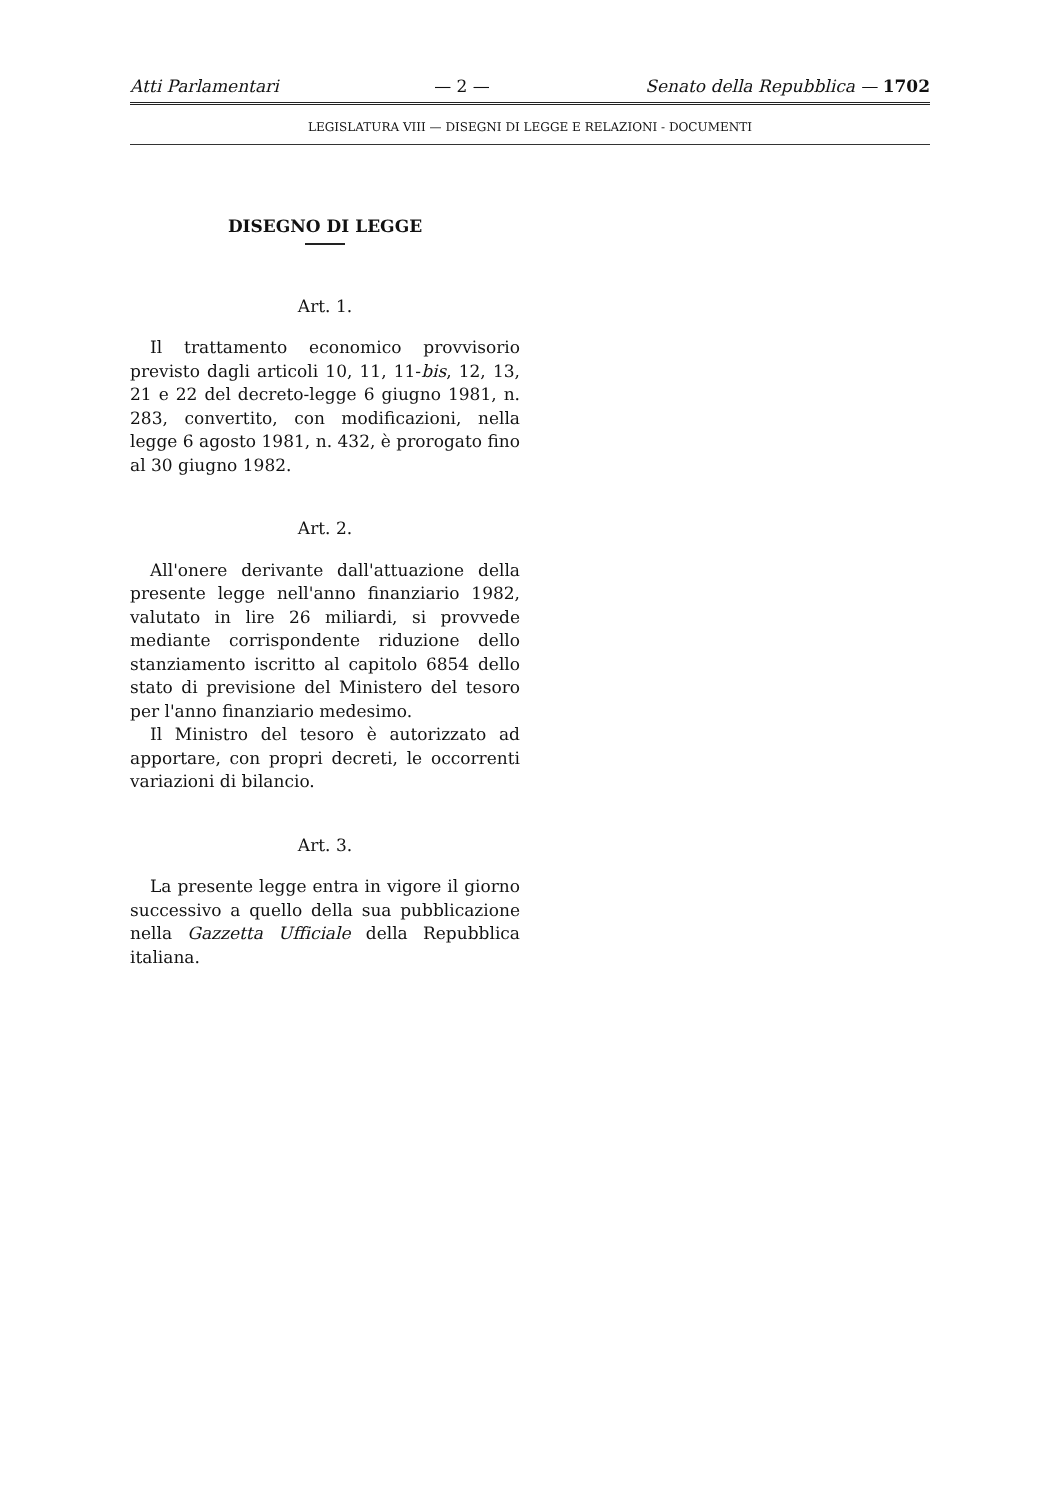Atti Parlamentari — 2 — Senato della Repubblica — 1702
LEGISLATURA VIII — DISEGNI DI LEGGE E RELAZIONI - DOCUMENTI
DISEGNO DI LEGGE
Art. 1.
Il trattamento economico provvisorio previsto dagli articoli 10, 11, 11-bis, 12, 13, 21 e 22 del decreto-legge 6 giugno 1981, n. 283, convertito, con modificazioni, nella legge 6 agosto 1981, n. 432, è prorogato fino al 30 giugno 1982.
Art. 2.
All'onere derivante dall'attuazione della presente legge nell'anno finanziario 1982, valutato in lire 26 miliardi, si provvede mediante corrispondente riduzione dello stanziamento iscritto al capitolo 6854 dello stato di previsione del Ministero del tesoro per l'anno finanziario medesimo.
Il Ministro del tesoro è autorizzato ad apportare, con propri decreti, le occorrenti variazioni di bilancio.
Art. 3.
La presente legge entra in vigore il giorno successivo a quello della sua pubblicazione nella Gazzetta Ufficiale della Repubblica italiana.